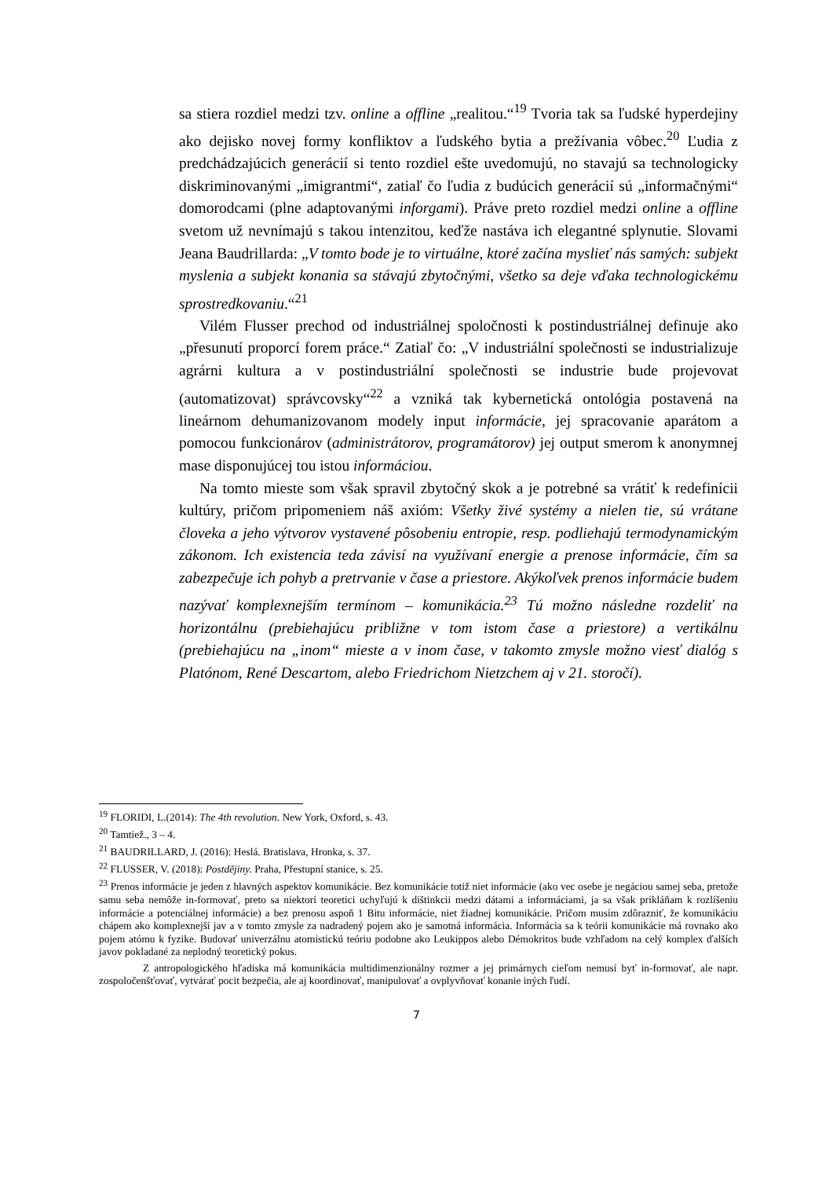sa stiera rozdiel medzi tzv. online a offline „realitou.“<sup>19</sup> Tvoria tak sa ľudské hyperdejiny ako dejisko novej formy konfliktov a ľudského bytia a prežívania vôbec.<sup>20</sup> Ľudia z predchádzajúcich generácií si tento rozdiel ešte uvedomujú, no stavajú sa technologicky diskriminovanými „imigrantmi“, zatiaľ čo ľudia z budúcich generácií sú „informačnými“ domorodcami (plne adaptovanými inforgami). Práve preto rozdiel medzi online a offline svetom už nevnímajú s takou intenzitou, keďže nastáva ich elegantné splynutie. Slovami Jeana Baudrillarda: „V tomto bode je to virtuálne, ktoré začína myslieť nás samých: subjekt myslenia a subjekt konania sa stávajú zbytočnými, všetko sa deje vďaka technologickému sprostredkovaniu.“<sup>21</sup>
Vilém Flusser prechod od industriálnej spoločnosti k postindustriálnej definuje ako „přesunutí proporcí forem práce.“ Zatiaľ čo: „V industriální společnosti se industrializuje agrárni kultura a v postindustriální společnosti se industrie bude projevovat (automatizovat) správcovsky“<sup>22</sup> a vzniká tak kybernetická ontológia postavená na lineárnom dehumanizovanom modely input informácie, jej spracovanie aparátom a pomocou funkcionárov (administrátorov, programátorov) jej output smerom k anonymnej mase disponujúcej tou istou informáciou.
Na tomto mieste som však spravil zbytočný skok a je potrebné sa vrátiť k redefinícii kultúry, pričom pripomeniem náš axióm: Všetky živé systémy a nielen tie, sú vrátane človeka a jeho výtvorov vystavené pôsobeniu entropie, resp. podliehajú termodynamickým zákonom. Ich existencia teda závisí na využívaní energie a prenose informácie, čím sa zabezpečuje ich pohyb a pretrvanie v čase a priestore. Akýkoľvek prenos informácie budem nazývať komplexnejším termínom – komunikácia.<sup>23</sup> Tú možno následne rozdeliť na horizontálnu (prebiehajúcu približne v tom istom čase a priestore) a vertikálnu (prebiehajúcu na „inom“ mieste a v inom čase, v takomto zmysle možno viesť dialóg s Platónom, René Descartom, alebo Friedrichom Nietzchem aj v 21. storočí).
<sup>19</sup> FLORIDI, L.(2014): The 4th revolution. New York, Oxford, s. 43.
<sup>20</sup> Tamtiež., 3 – 4.
<sup>21</sup> BAUDRILLARD, J. (2016): Heslá. Bratislava, Hronka, s. 37.
<sup>22</sup> FLUSSER, V. (2018): Postdějiny. Praha, Přestupní stanice, s. 25.
<sup>23</sup> Prenos informácie je jeden z hlavných aspektov komunikácie. Bez komunikácie totiž niet informácie (ako vec osebe je negáciou samej seba, pretože samu seba nemôže in-formovať, preto sa niektorí teoretici uchyľujú k dištinkcii medzi dátami a informáciami, ja sa však prikláňam k rozlíšeniu informácie a potenciálnej informácie) a bez prenosu aspoň 1 Bitu informácie, niet žiadnej komunikácie. Pričom musím zdôrazniť, že komunikáciu chápem ako komplexnejší jav a v tomto zmysle za nadradený pojem ako je samotná informácia. Informácia sa k teórii komunikácie má rovnako ako pojem atómu k fyzike. Budovať univerzálnu atomistickú teóriu podobne ako Leukippos alebo Démokritos bude vzhľadom na celý komplex ďalších javov pokladané za neplodný teoretický pokus.
Z antropologického hľadiska má komunikácia multidimenzionálny rozmer a jej primárnych cieľom nemusí byť in-formovať, ale napr. zospoločenšťovať, vytvárať pocit bezpečia, ale aj koordinovať, manipulovať a ovplyvňovať konanie iných ľudí.
7